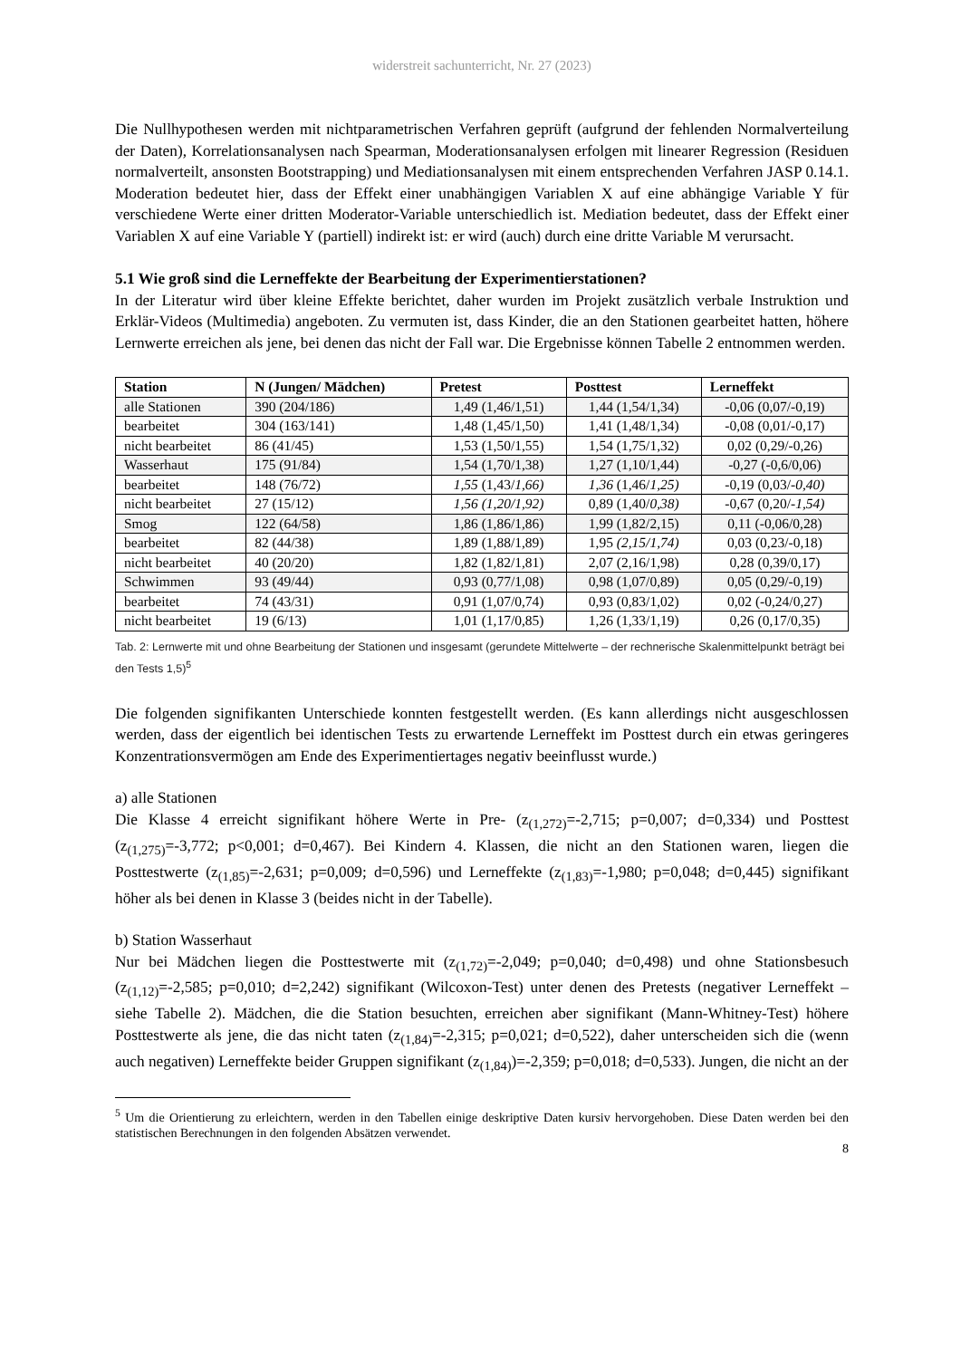widerstreit sachunterricht, Nr. 27 (2023)
Die Nullhypothesen werden mit nichtparametrischen Verfahren geprüft (aufgrund der fehlenden Normalverteilung der Daten), Korrelationsanalysen nach Spearman, Moderationsanalysen erfolgen mit linearer Regression (Residuen normalverteilt, ansonsten Bootstrapping) und Mediationsanalysen mit einem entsprechenden Verfahren JASP 0.14.1. Moderation bedeutet hier, dass der Effekt einer unabhängigen Variablen X auf eine abhängige Variable Y für verschiedene Werte einer dritten Moderator-Variable unterschiedlich ist. Mediation bedeutet, dass der Effekt einer Variablen X auf eine Variable Y (partiell) indirekt ist: er wird (auch) durch eine dritte Variable M verursacht.
5.1 Wie groß sind die Lerneffekte der Bearbeitung der Experimentierstationen?
In der Literatur wird über kleine Effekte berichtet, daher wurden im Projekt zusätzlich verbale Instruktion und Erklär-Videos (Multimedia) angeboten. Zu vermuten ist, dass Kinder, die an den Stationen gearbeitet hatten, höhere Lernwerte erreichen als jene, bei denen das nicht der Fall war. Die Ergebnisse können Tabelle 2 entnommen werden.
| Station | N (Jungen/ Mädchen) | Pretest | Posttest | Lerneffekt |
| --- | --- | --- | --- | --- |
| alle Stationen | 390 (204/186) | 1,49 (1,46/1,51) | 1,44 (1,54/1,34) | -0,06 (0,07/-0,19) |
| bearbeitet | 304 (163/141) | 1,48 (1,45/1,50) | 1,41 (1,48/1,34) | -0,08 (0,01/-0,17) |
| nicht bearbeitet | 86 (41/45) | 1,53 (1,50/1,55) | 1,54 (1,75/1,32) | 0,02 (0,29/-0,26) |
| Wasserhaut | 175 (91/84) | 1,54 (1,70/1,38) | 1,27 (1,10/1,44) | -0,27 (-0,6/0,06) |
| bearbeitet | 148 (76/72) | 1,55 (1,43/ 1,66) | 1,36 (1,46/ 1,25) | -0,19 (0,03/ -0,40) |
| nicht bearbeitet | 27 (15/12) | 1,56 (1,20/1,92) | 0,89 (1,40/ 0,38) | -0,67 (0,20/ -1,54) |
| Smog | 122 (64/58) | 1,86 (1,86/1,86) | 1,99 (1,82/2,15) | 0,11 (-0,06/0,28) |
| bearbeitet | 82 (44/38) | 1,89 (1,88/1,89) | 1,95 (2,15/1,74) | 0,03 (0,23/-0,18) |
| nicht bearbeitet | 40 (20/20) | 1,82 (1,82/1,81) | 2,07 (2,16/1,98) | 0,28 (0,39/0,17) |
| Schwimmen | 93 (49/44) | 0,93 (0,77/1,08) | 0,98 (1,07/0,89) | 0,05 (0,29/-0,19) |
| bearbeitet | 74 (43/31) | 0,91 (1,07/0,74) | 0,93 (0,83/1,02) | 0,02 (-0,24/0,27) |
| nicht bearbeitet | 19 (6/13) | 1,01 (1,17/0,85) | 1,26 (1,33/1,19) | 0,26 (0,17/0,35) |
Tab. 2: Lernwerte mit und ohne Bearbeitung der Stationen und insgesamt (gerundete Mittelwerte – der rechnerische Skalenmittelpunkt beträgt bei den Tests 1,5)<sup>5</sup>
Die folgenden signifikanten Unterschiede konnten festgestellt werden. (Es kann allerdings nicht ausgeschlossen werden, dass der eigentlich bei identischen Tests zu erwartende Lerneffekt im Posttest durch ein etwas geringeres Konzentrationsvermögen am Ende des Experimentiertages negativ beeinflusst wurde.)
a) alle Stationen
Die Klasse 4 erreicht signifikant höhere Werte in Pre- (z<sub>(1,272)</sub>=-2,715; p=0,007; d=0,334) und Posttest (z<sub>(1,275)</sub>=-3,772; p<0,001; d=0,467). Bei Kindern 4. Klassen, die nicht an den Stationen waren, liegen die Posttestwerte (z<sub>(1,85)</sub>=-2,631; p=0,009; d=0,596) und Lerneffekte (z<sub>(1,83)</sub>=-1,980; p=0,048; d=0,445) signifikant höher als bei denen in Klasse 3 (beides nicht in der Tabelle).
b) Station Wasserhaut
Nur bei Mädchen liegen die Posttestwerte mit (z<sub>(1,72)</sub>=-2,049; p=0,040; d=0,498) und ohne Stationsbesuch (z<sub>(1,12)</sub>=-2,585; p=0,010; d=2,242) signifikant (Wilcoxon-Test) unter denen des Pretests (negativer Lerneffekt – siehe Tabelle 2). Mädchen, die die Station besuchten, erreichen aber signifikant (Mann-Whitney-Test) höhere Posttestwerte als jene, die das nicht taten (z<sub>(1,84)</sub>=-2,315; p=0,021; d=0,522), daher unterscheiden sich die (wenn auch negativen) Lerneffekte beider Gruppen signifikant (z<sub>(1,84)</sub>)=-2,359; p=0,018; d=0,533). Jungen, die nicht an der
<sup>5</sup> Um die Orientierung zu erleichtern, werden in den Tabellen einige deskriptive Daten kursiv hervorgehoben. Diese Daten werden bei den statistischen Berechnungen in den folgenden Absätzen verwendet.
8